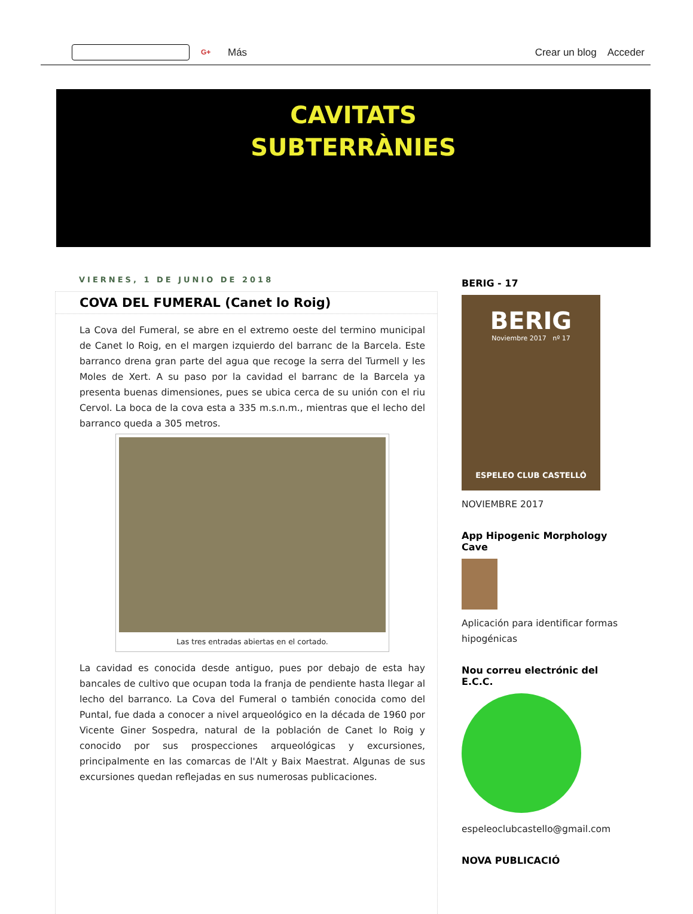G+ Más Crear un blog Acceder
CAVITATS
SUBTERRÀNIES
VIERNES, 1 DE JUNIO DE 2018
COVA DEL FUMERAL (Canet lo Roig)
La Cova del Fumeral, se abre en el extremo oeste del termino municipal de Canet lo Roig, en el margen izquierdo del barranc de la Barcela. Este barranco drena gran parte del agua que recoge la serra del Turmell y les Moles de Xert. A su paso por la cavidad el barranc de la Barcela ya presenta buenas dimensiones, pues se ubica cerca de su unión con el riu Cervol. La boca de la cova esta a 335 m.s.n.m., mientras que el lecho del barranco queda a 305 metros.
Las tres entradas abiertas en el cortado.
La cavidad es conocida desde antiguo, pues por debajo de esta hay bancales de cultivo que ocupan toda la franja de pendiente hasta llegar al lecho del barranco. La Cova del Fumeral o también conocida como del Puntal, fue dada a conocer a nivel arqueológico en la década de 1960 por Vicente Giner Sospedra, natural de la población de Canet lo Roig y conocido por sus prospecciones arqueológicas y excursiones, principalmente en las comarcas de l'Alt y Baix Maestrat. Algunas de sus excursiones quedan reflejadas en sus numerosas publicaciones.
BERIG - 17
BERIG
Noviembre 2017 nº 17
ESPELEO CLUB CASTELLÓ
NOVIEMBRE 2017
App Hipogenic Morphology Cave
Aplicación para identificar formas hipogénicas
Nou correu electrónic del E.C.C.
espeleoclubcastello@gmail.com
NOVA PUBLICACIÓ